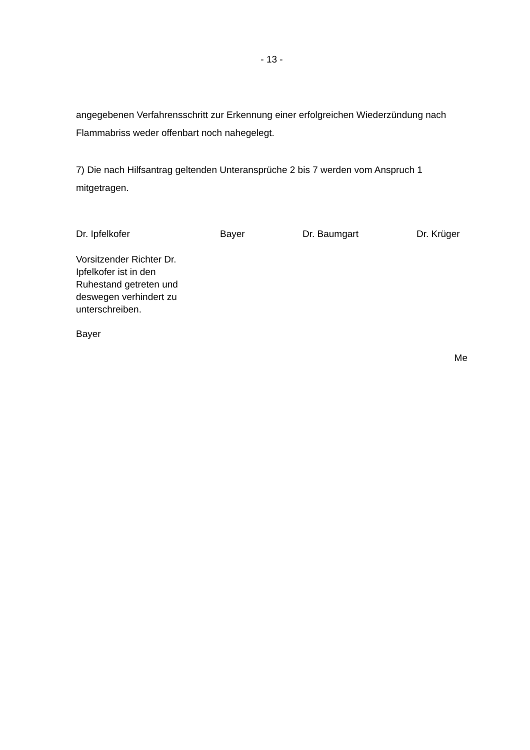- 13 -
angegebenen Verfahrensschritt zur Erkennung einer erfolgreichen Wiederzündung nach Flammabriss weder offenbart noch nahegelegt.
7) Die nach Hilfsantrag geltenden Unteransprüche 2 bis 7 werden vom Anspruch 1 mitgetragen.
Dr. Ipfelkofer Bayer Dr. Baumgart Dr. Krüger
Vorsitzender Richter Dr. Ipfelkofer ist in den Ruhestand getreten und deswegen verhindert zu unterschreiben.
Bayer
Me